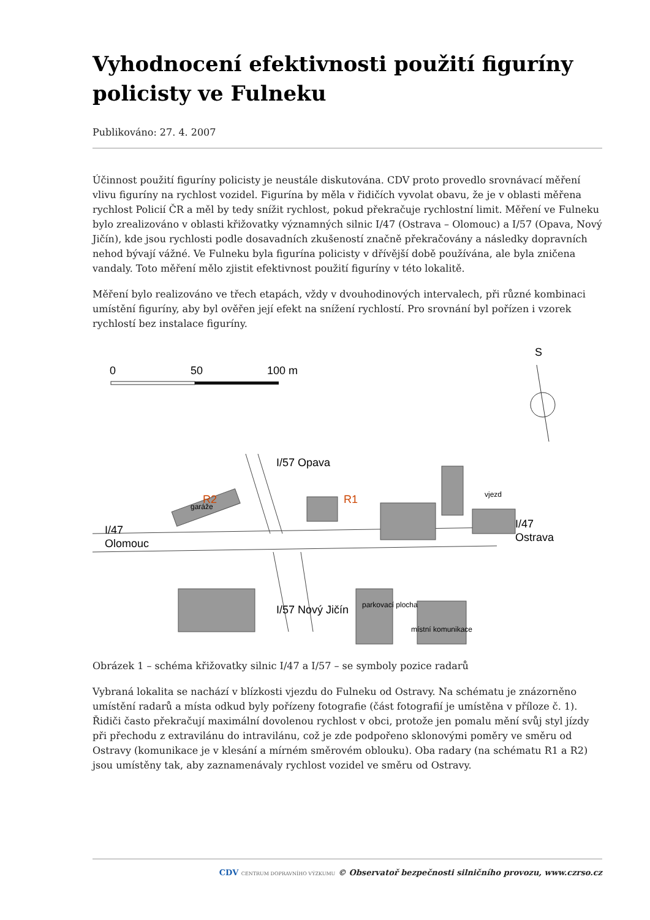Vyhodnocení efektivnosti použití figuríny policisty ve Fulneku
Publikováno: 27. 4. 2007
Účinnost použití figuríny policisty je neustále diskutována. CDV proto provedlo srovnávací měření vlivu figuríny na rychlost vozidel. Figurína by měla v řidičích vyvolat obavu, že je v oblasti měřena rychlost Policií ČR a měl by tedy snížit rychlost, pokud překračuje rychlostní limit. Měření ve Fulneku bylo zrealizováno v oblasti křižovatky významných silnic I/47 (Ostrava – Olomouc) a I/57 (Opava, Nový Jičín), kde jsou rychlosti podle dosavadních zkušeností značně překračovány a následky dopravních nehod bývají vážné. Ve Fulneku byla figurína policisty v dřívější době používána, ale byla zničena vandaly. Toto měření mělo zjistit efektivnost použití figuríny v této lokalitě.
Měření bylo realizováno ve třech etapách, vždy v dvouhodinových intervalech, při různé kombinaci umístění figuríny, aby byl ověřen její efekt na snížení rychlostí. Pro srovnání byl pořízen i vzorek rychlostí bez instalace figuríny.
0
50
100 m
S
I/47
Olomouc
I/47
Ostrava
R2
R1
I/57 Opava
I/57 Nový Jičín
garáže
parkovací plocha
místní komunikace
vjezd
Obrázek 1 – schéma křižovatky silnic I/47 a I/57 – se symboly pozice radarů
Vybraná lokalita se nachází v blízkosti vjezdu do Fulneku od Ostravy. Na schématu je znázorněno umístění radarů a místa odkud byly pořízeny fotografie (část fotografií je umístěna v příloze č. 1). Řidiči často překračují maximální dovolenou rychlost v obci, protože jen pomalu mění svůj styl jízdy při přechodu z extravilánu do intravilánu, což je zde podpořeno sklonovými poměry ve směru od Ostravy (komunikace je v klesání a mírném směrovém oblouku). Oba radary (na schématu R1 a R2) jsou umístěny tak, aby zaznamenávaly rychlost vozidel ve směru od Ostravy.
CDV CENTRUM DOPRAVNÍHO VÝZKUMU © Observatoř bezpečnosti silničního provozu, www.czrso.cz